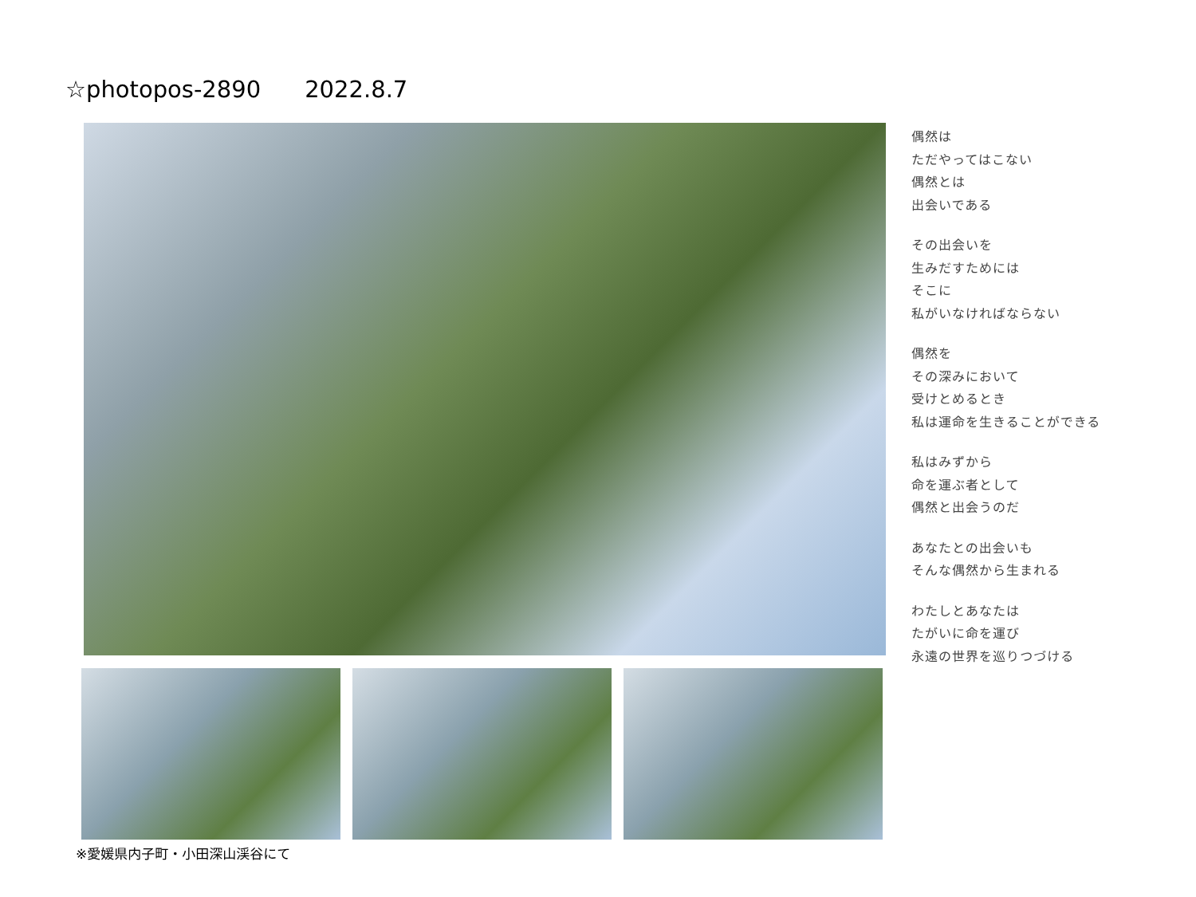☆photopos-2890 2022.8.7
※愛媛県内子町・小田深山渓谷にて
偶然は
ただやってはこない
偶然とは
出会いである
その出会いを
生みだすためには
そこに
私がいなければならない
偶然を
その深みにおいて
受けとめるとき
私は運命を生きることができる
私はみずから
命を運ぶ者として
偶然と出会うのだ
あなたとの出会いも
そんな偶然から生まれる
わたしとあなたは
たがいに命を運び
永遠の世界を巡りつづける